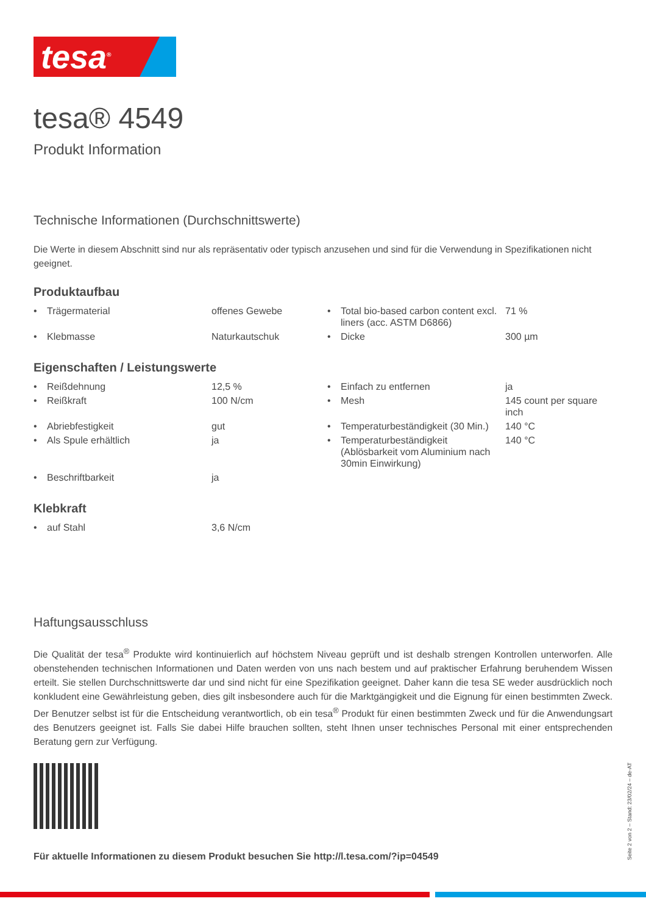tesa<sup>®</sup>
tesa® 4549
Produkt Information
Technische Informationen (Durchschnittswerte)
Die Werte in diesem Abschnitt sind nur als repräsentativ oder typisch anzusehen und sind für die Verwendung in Spezifikationen nicht geeignet.
Produktaufbau
| • | Trägermaterial | offenes Gewebe | • | Total bio-based carbon content excl. liners (acc. ASTM D6866) | 71 % |
| • | Klebmasse | Naturkautschuk | • | Dicke | 300 µm |
Eigenschaften / Leistungswerte
| • | Reißdehnung | 12,5 % | • | Einfach zu entfernen | ja |
| • | Reißkraft | 100 N/cm | • | Mesh | 145 count per square inch |
| • | Abriebfestigkeit | gut | • | Temperaturbeständigkeit (30 Min.) | 140 °C |
| • | Als Spule erhältlich | ja | • | Temperaturbeständigkeit (Ablösbarkeit vom Aluminium nach 30min Einwirkung) | 140 °C |
| • | Beschriftbarkeit | ja | | | |
Klebkraft
| • | auf Stahl | 3,6 N/cm |
Haftungsausschluss
Die Qualität der tesa<sup>®</sup> Produkte wird kontinuierlich auf höchstem Niveau geprüft und ist deshalb strengen Kontrollen unterworfen. Alle obenstehenden technischen Informationen und Daten werden von uns nach bestem und auf praktischer Erfahrung beruhendem Wissen erteilt. Sie stellen Durchschnittswerte dar und sind nicht für eine Spezifikation geeignet. Daher kann die tesa SE weder ausdrücklich noch konkludent eine Gewährleistung geben, dies gilt insbesondere auch für die Marktgängigkeit und die Eignung für einen bestimmten Zweck. Der Benutzer selbst ist für die Entscheidung verantwortlich, ob ein tesa<sup>®</sup> Produkt für einen bestimmten Zweck und für die Anwendungsart des Benutzers geeignet ist. Falls Sie dabei Hilfe brauchen sollten, steht Ihnen unser technisches Personal mit einer entsprechenden Beratung gern zur Verfügung.
Für aktuelle Informationen zu diesem Produkt besuchen Sie http://l.tesa.com/?ip=04549
Seite 2 von 2 – Stand: 23/02/24 – de-AT